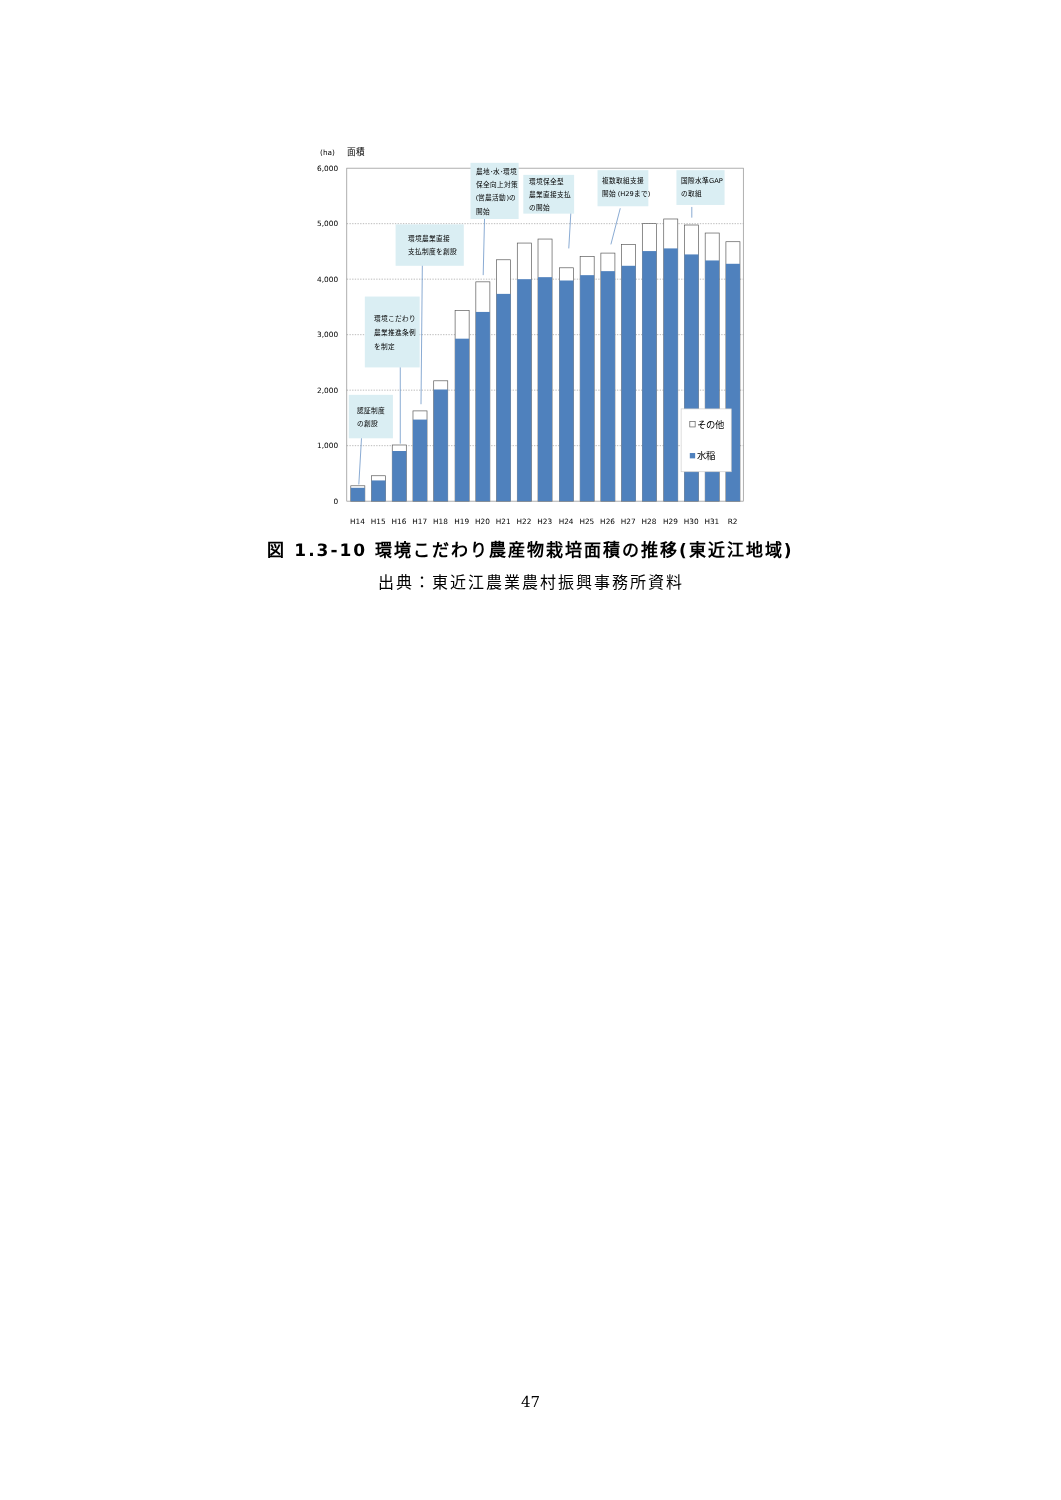(ha)
面積
6,000
5,000
4,000
3,000
2,000
1,000
0
H14
H15
H16
H17
H18
H19
H20
H21
H22
H23
H24
H25
H26
H27
H28
H29
H30
H31
R2
認証制度
の創設
環境こだわり
農業推進条例
を制定
環境農業直接
支払制度を創設
農地･水･環境
保全向上対策
(営農活動)の
開始
環境保全型
農業直接支払
の開始
複数取組支援
開始 (H29まで)
国際水準GAP
の取組
その他
水稲
図 1.3-10 環境こだわり農産物栽培面積の推移(東近江地域)
出典：東近江農業農村振興事務所資料
47